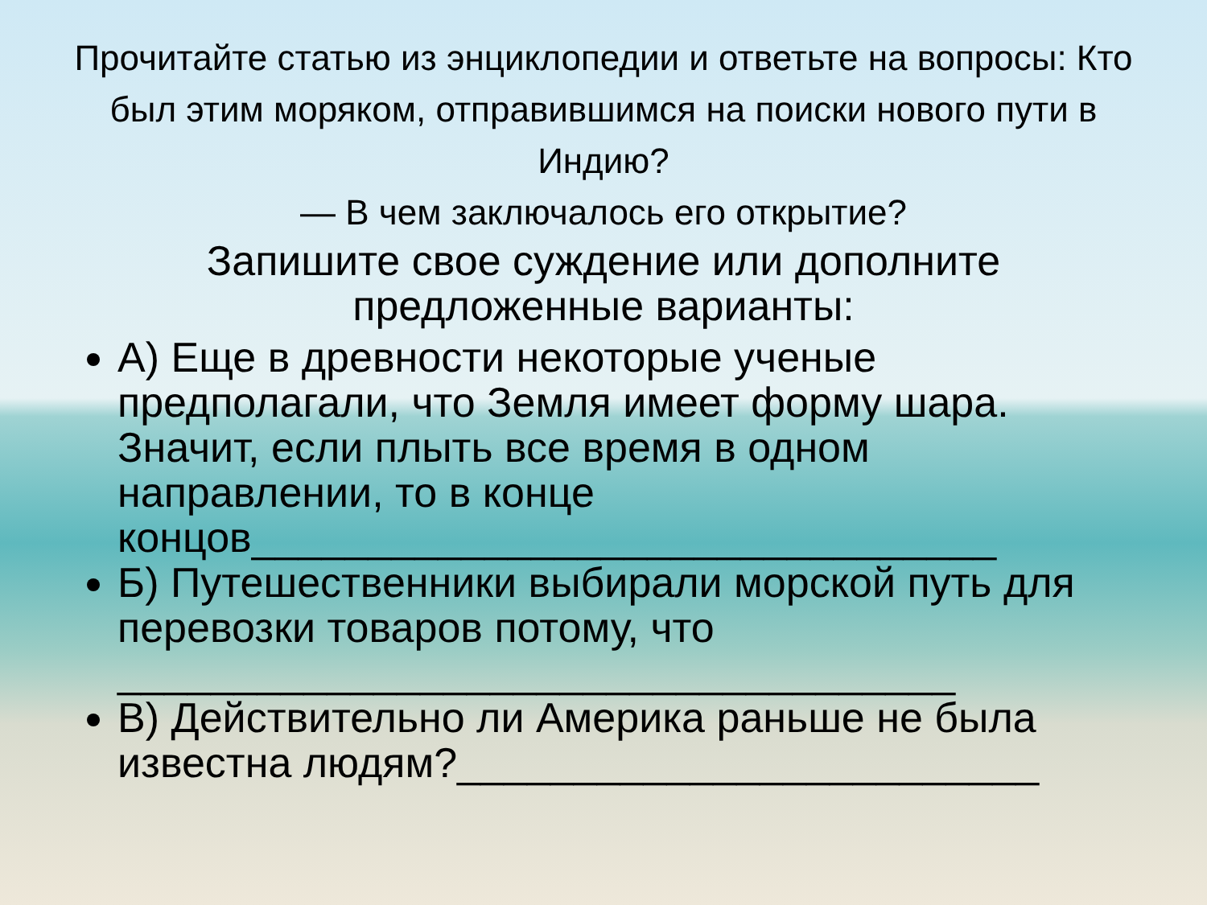Прочитайте статью из энциклопедии и ответьте на вопросы: Кто был этим моряком, отправившимся на поиски нового пути в Индию?
— В чем заключалось его открытие?
Запишите свое суждение или дополните предложенные варианты:
А) Еще в древности некоторые ученые предполагали, что Земля имеет форму шара. Значит, если плыть все время в одном направлении, то в конце концов________________________________
Б) Путешественники выбирали морской путь для перевозки товаров потому, что ____________________________________
В) Действительно ли Америка раньше не была известна людям?_________________________